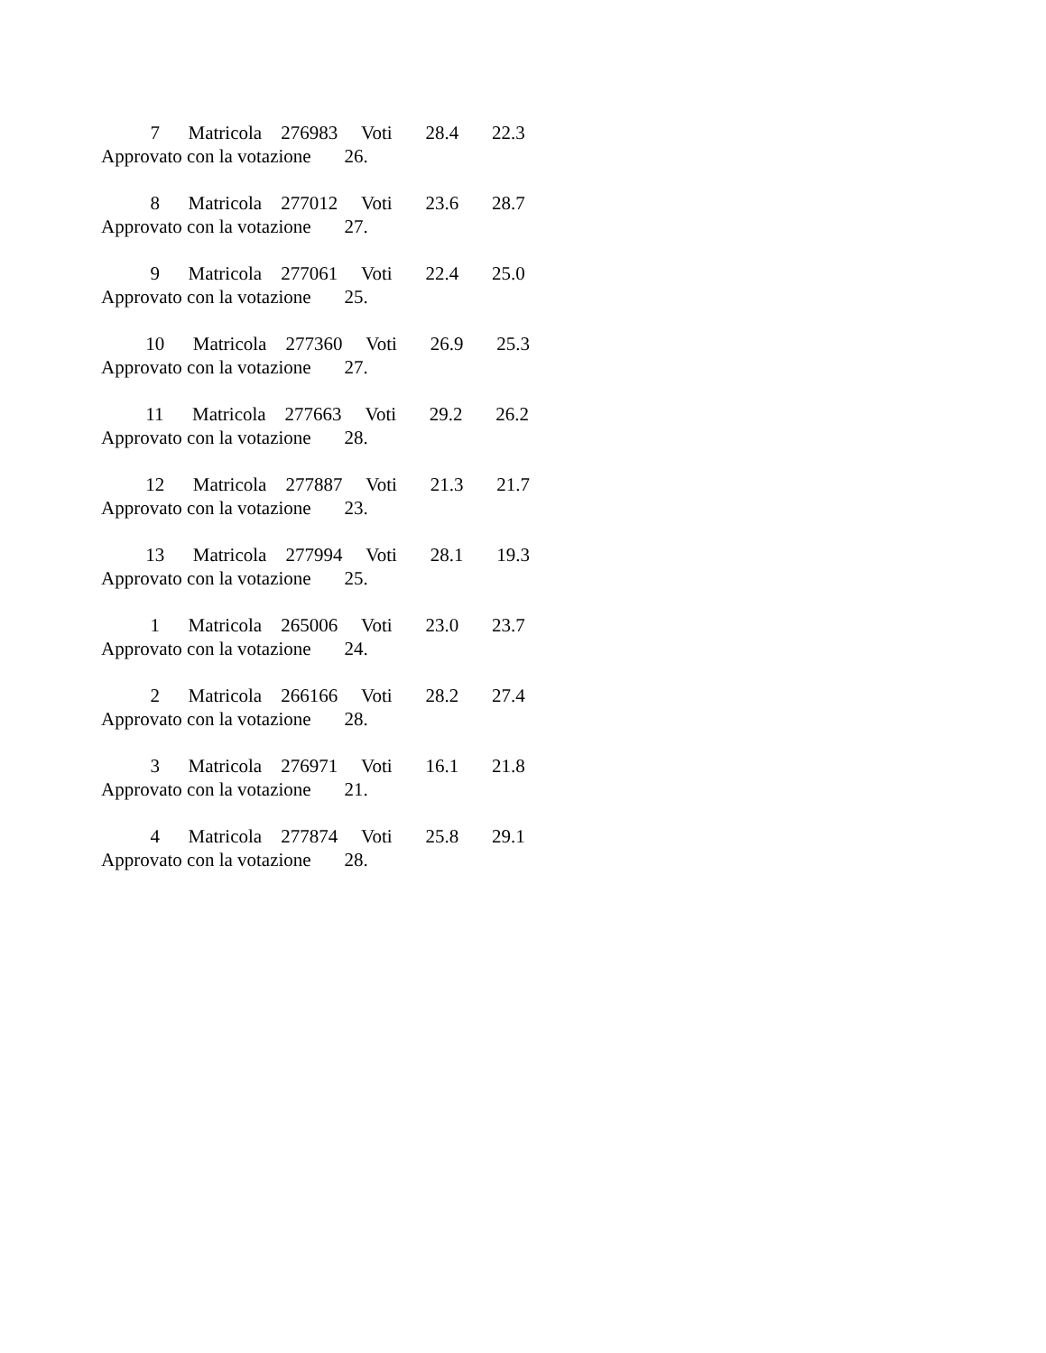7 Matricola 276983 Voti 28.4 22.3
Approvato con la votazione 26.
8 Matricola 277012 Voti 23.6 28.7
Approvato con la votazione 27.
9 Matricola 277061 Voti 22.4 25.0
Approvato con la votazione 25.
10 Matricola 277360 Voti 26.9 25.3
Approvato con la votazione 27.
11 Matricola 277663 Voti 29.2 26.2
Approvato con la votazione 28.
12 Matricola 277887 Voti 21.3 21.7
Approvato con la votazione 23.
13 Matricola 277994 Voti 28.1 19.3
Approvato con la votazione 25.
1 Matricola 265006 Voti 23.0 23.7
Approvato con la votazione 24.
2 Matricola 266166 Voti 28.2 27.4
Approvato con la votazione 28.
3 Matricola 276971 Voti 16.1 21.8
Approvato con la votazione 21.
4 Matricola 277874 Voti 25.8 29.1
Approvato con la votazione 28.